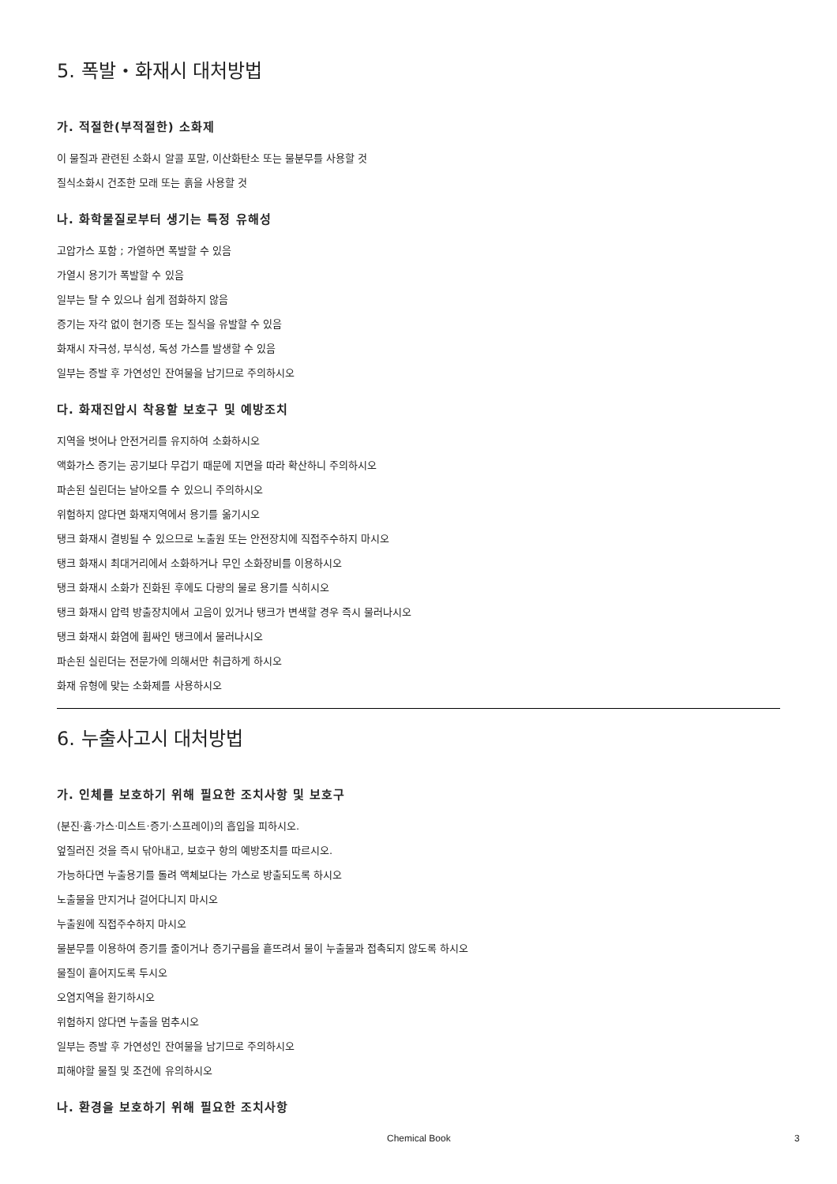5. 폭발・화재시 대처방법
가. 적절한(부적절한) 소화제
이 물질과 관련된 소화시 알콜 포말, 이산화탄소 또는 물분무를 사용할 것
질식소화시 건조한 모래 또는 흙을 사용할 것
나. 화학물질로부터 생기는 특정 유해성
고압가스 포함 ; 가열하면 폭발할 수 있음
가열시 용기가 폭발할 수 있음
일부는 탈 수 있으나 쉽게 점화하지 않음
증기는 자각 없이 현기증 또는 질식을 유발할 수 있음
화재시 자극성, 부식성, 독성 가스를 발생할 수 있음
일부는 증발 후 가연성인 잔여물을 남기므로 주의하시오
다. 화재진압시 착용할 보호구 및 예방조치
지역을 벗어나 안전거리를 유지하여 소화하시오
액화가스 증기는 공기보다 무겁기 때문에 지면을 따라 확산하니 주의하시오
파손된 실린더는 날아오를 수 있으니 주의하시오
위험하지 않다면 화재지역에서 용기를 옮기시오
탱크 화재시 결빙될 수 있으므로 노출원 또는 안전장치에 직접주수하지 마시오
탱크 화재시 최대거리에서 소화하거나 무인 소화장비를 이용하시오
탱크 화재시 소화가 진화된 후에도 다량의 물로 용기를 식히시오
탱크 화재시 압력 방출장치에서 고음이 있거나 탱크가 변색할 경우 즉시 물러나시오
탱크 화재시 화염에 휩싸인 탱크에서 물러나시오
파손된 실린더는 전문가에 의해서만 취급하게 하시오
화재 유형에 맞는 소화제를 사용하시오
6. 누출사고시 대처방법
가. 인체를 보호하기 위해 필요한 조치사항 및 보호구
(분진·흄·가스·미스트·증기·스프레이)의 흡입을 피하시오.
엎질러진 것을 즉시 닦아내고, 보호구 항의 예방조치를 따르시오.
가능하다면 누출용기를 돌려 액체보다는 가스로 방출되도록 하시오
노출물을 만지거나 걸어다니지 마시오
누출원에 직접주수하지 마시오
물분무를 이용하여 증기를 줄이거나 증기구름을 흩뜨려서 물이 누출물과 접촉되지 않도록 하시오
물질이 흩어지도록 두시오
오염지역을 환기하시오
위험하지 않다면 누출을 멈추시오
일부는 증발 후 가연성인 잔여물을 남기므로 주의하시오
피해야할 물질 및 조건에 유의하시오
나. 환경을 보호하기 위해 필요한 조치사항
Chemical Book 3